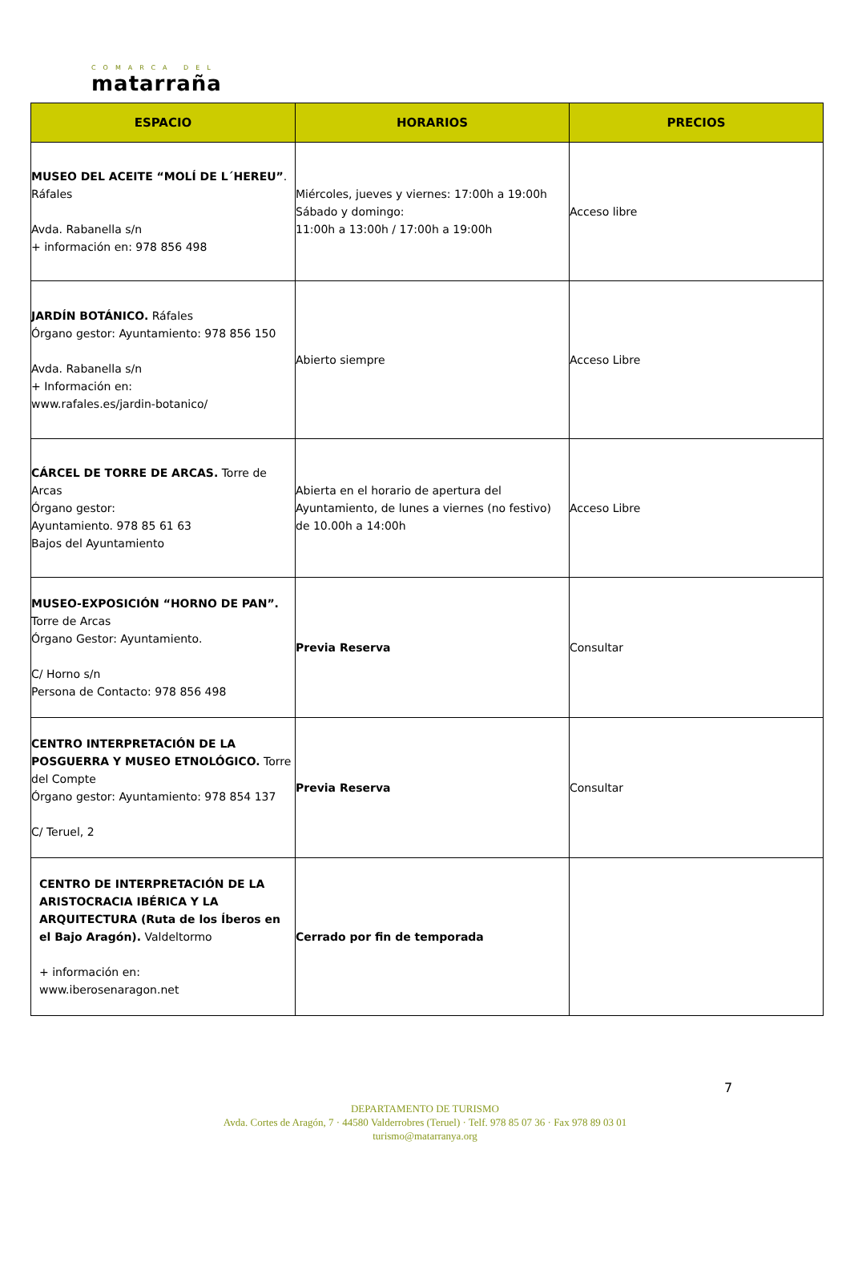COMARCA DEL
matarraña
| ESPACIO | HORARIOS | PRECIOS |
| --- | --- | --- |
| MUSEO DEL ACEITE “MOLÍ DE L´HEREU” . Ráfales Avda. Rabanella s/n + información en: 978 856 498 | Miércoles, jueves y viernes: 17:00h a 19:00h Sábado y domingo: 11:00h a 13:00h / 17:00h a 19:00h | Acceso libre |
| JARDÍN BOTÁNICO. Ráfales Órgano gestor: Ayuntamiento: 978 856 150 Avda. Rabanella s/n + Información en: www.rafales.es/jardin-botanico/ | Abierto siempre | Acceso Libre |
| CÁRCEL DE TORRE DE ARCAS. Torre de Arcas Órgano gestor: Ayuntamiento. 978 85 61 63 Bajos del Ayuntamiento | Abierta en el horario de apertura del Ayuntamiento, de lunes a viernes (no festivo) de 10.00h a 14:00h | Acceso Libre |
| MUSEO-EXPOSICIÓN “HORNO DE PAN”. Torre de Arcas Órgano Gestor: Ayuntamiento. C/ Horno s/n Persona de Contacto: 978 856 498 | Previa Reserva | Consultar |
| CENTRO INTERPRETACIÓN DE LA POSGUERRA Y MUSEO ETNOLÓGICO. Torre del Compte Órgano gestor: Ayuntamiento: 978 854 137 C/ Teruel, 2 | Previa Reserva | Consultar |
| CENTRO DE INTERPRETACIÓN DE LA ARISTOCRACIA IBÉRICA Y LA ARQUITECTURA (Ruta de los Íberos en el Bajo Aragón). Valdeltormo + información en: www.iberosenaragon.net | Cerrado por fin de temporada | |
7
DEPARTAMENTO DE TURISMO
Avda. Cortes de Aragón, 7 · 44580 Valderrobres (Teruel) · Telf. 978 85 07 36 · Fax 978 89 03 01
turismo@matarranya.org